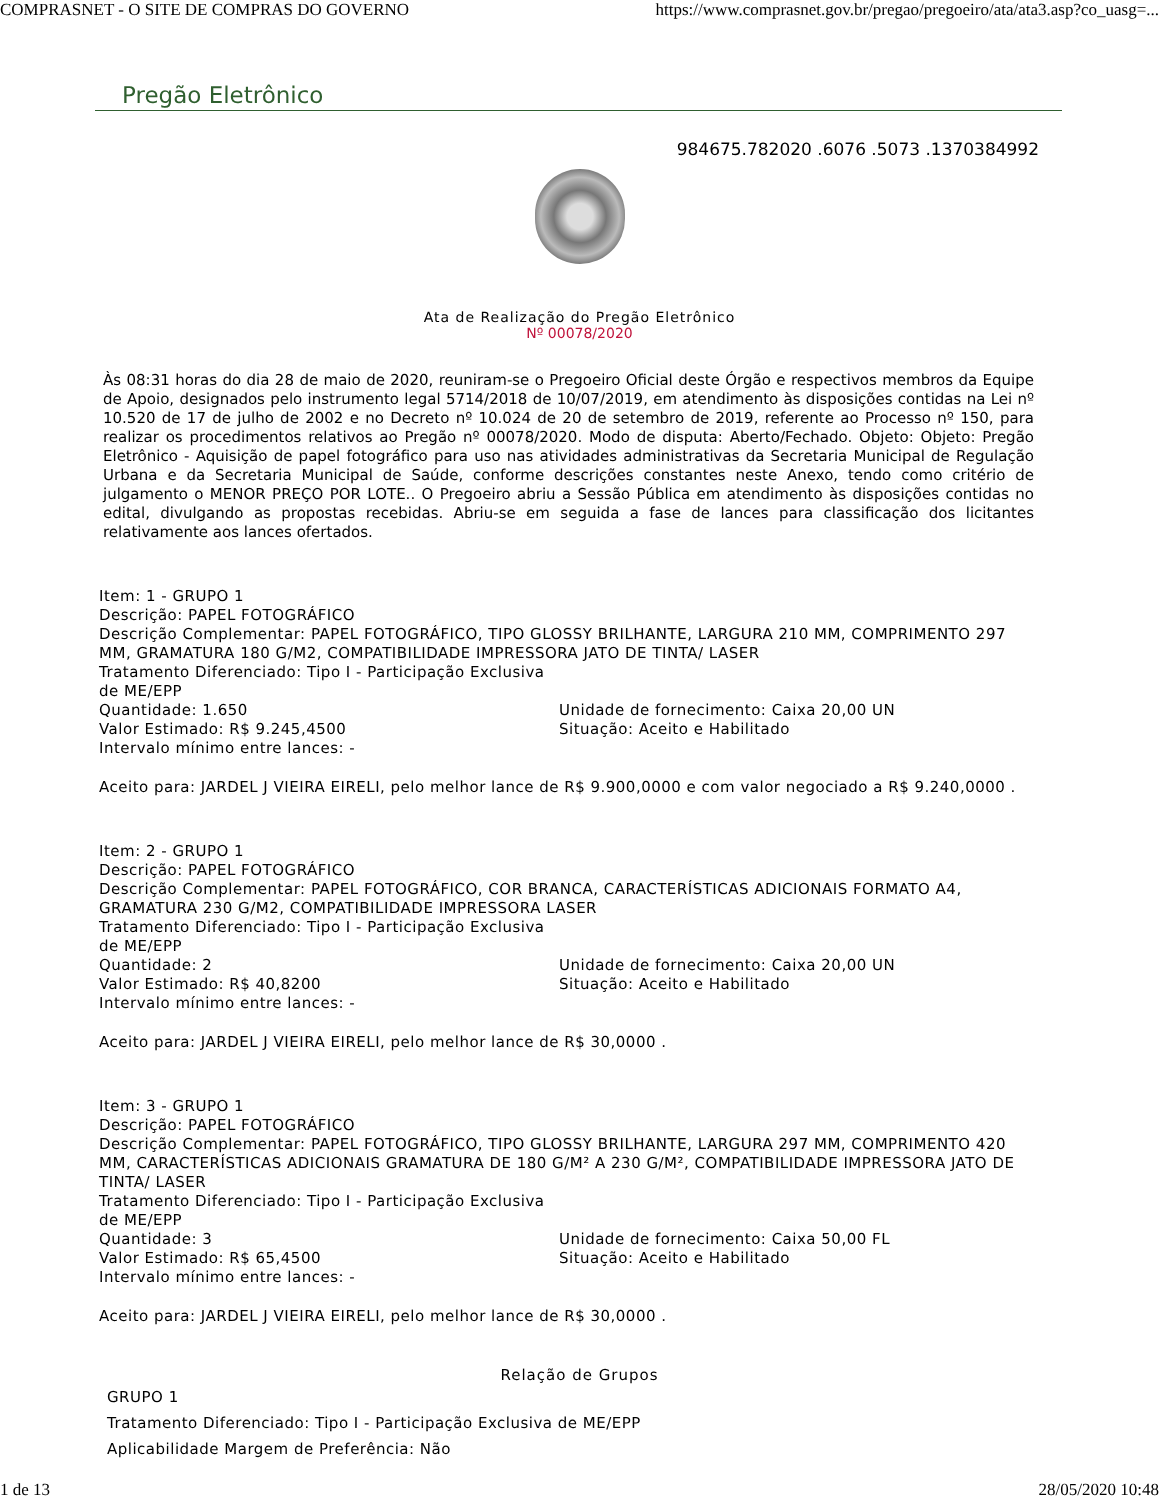COMPRASNET - O SITE DE COMPRAS DO GOVERNO https://www.comprasnet.gov.br/pregao/pregoeiro/ata/ata3.asp?co_uasg=...
Pregão Eletrônico
984675.782020 .6076 .5073 .1370384992
Ata de Realização do Pregão Eletrônico
Nº 00078/2020
Às 08:31 horas do dia 28 de maio de 2020, reuniram-se o Pregoeiro Oficial deste Órgão e respectivos membros da Equipe de Apoio, designados pelo instrumento legal 5714/2018 de 10/07/2019, em atendimento às disposições contidas na Lei nº 10.520 de 17 de julho de 2002 e no Decreto nº 10.024 de 20 de setembro de 2019, referente ao Processo nº 150, para realizar os procedimentos relativos ao Pregão nº 00078/2020. Modo de disputa: Aberto/Fechado. Objeto: Objeto: Pregão Eletrônico - Aquisição de papel fotográfico para uso nas atividades administrativas da Secretaria Municipal de Regulação Urbana e da Secretaria Municipal de Saúde, conforme descrições constantes neste Anexo, tendo como critério de julgamento o MENOR PREÇO POR LOTE.. O Pregoeiro abriu a Sessão Pública em atendimento às disposições contidas no edital, divulgando as propostas recebidas. Abriu-se em seguida a fase de lances para classificação dos licitantes relativamente aos lances ofertados.
Item: 1 - GRUPO 1
Descrição: PAPEL FOTOGRÁFICO
Descrição Complementar: PAPEL FOTOGRÁFICO, TIPO GLOSSY BRILHANTE, LARGURA 210 MM, COMPRIMENTO 297 MM, GRAMATURA 180 G/M2, COMPATIBILIDADE IMPRESSORA JATO DE TINTA/ LASER
Tratamento Diferenciado: Tipo I - Participação Exclusiva
de ME/EPP
Quantidade: 1.650 Unidade de fornecimento: Caixa 20,00 UN
Valor Estimado: R$ 9.245,4500 Situação: Aceito e Habilitado
Intervalo mínimo entre lances: -
Aceito para: JARDEL J VIEIRA EIRELI, pelo melhor lance de R$ 9.900,0000 e com valor negociado a R$ 9.240,0000 .
Item: 2 - GRUPO 1
Descrição: PAPEL FOTOGRÁFICO
Descrição Complementar: PAPEL FOTOGRÁFICO, COR BRANCA, CARACTERÍSTICAS ADICIONAIS FORMATO A4, GRAMATURA 230 G/M2, COMPATIBILIDADE IMPRESSORA LASER
Tratamento Diferenciado: Tipo I - Participação Exclusiva
de ME/EPP
Quantidade: 2 Unidade de fornecimento: Caixa 20,00 UN
Valor Estimado: R$ 40,8200 Situação: Aceito e Habilitado
Intervalo mínimo entre lances: -
Aceito para: JARDEL J VIEIRA EIRELI, pelo melhor lance de R$ 30,0000 .
Item: 3 - GRUPO 1
Descrição: PAPEL FOTOGRÁFICO
Descrição Complementar: PAPEL FOTOGRÁFICO, TIPO GLOSSY BRILHANTE, LARGURA 297 MM, COMPRIMENTO 420 MM, CARACTERÍSTICAS ADICIONAIS GRAMATURA DE 180 G/M² A 230 G/M², COMPATIBILIDADE IMPRESSORA JATO DE TINTA/ LASER
Tratamento Diferenciado: Tipo I - Participação Exclusiva
de ME/EPP
Quantidade: 3 Unidade de fornecimento: Caixa 50,00 FL
Valor Estimado: R$ 65,4500 Situação: Aceito e Habilitado
Intervalo mínimo entre lances: -
Aceito para: JARDEL J VIEIRA EIRELI, pelo melhor lance de R$ 30,0000 .
Relação de Grupos
GRUPO 1
Tratamento Diferenciado: Tipo I - Participação Exclusiva de ME/EPP
Aplicabilidade Margem de Preferência: Não
1 de 13 28/05/2020 10:48